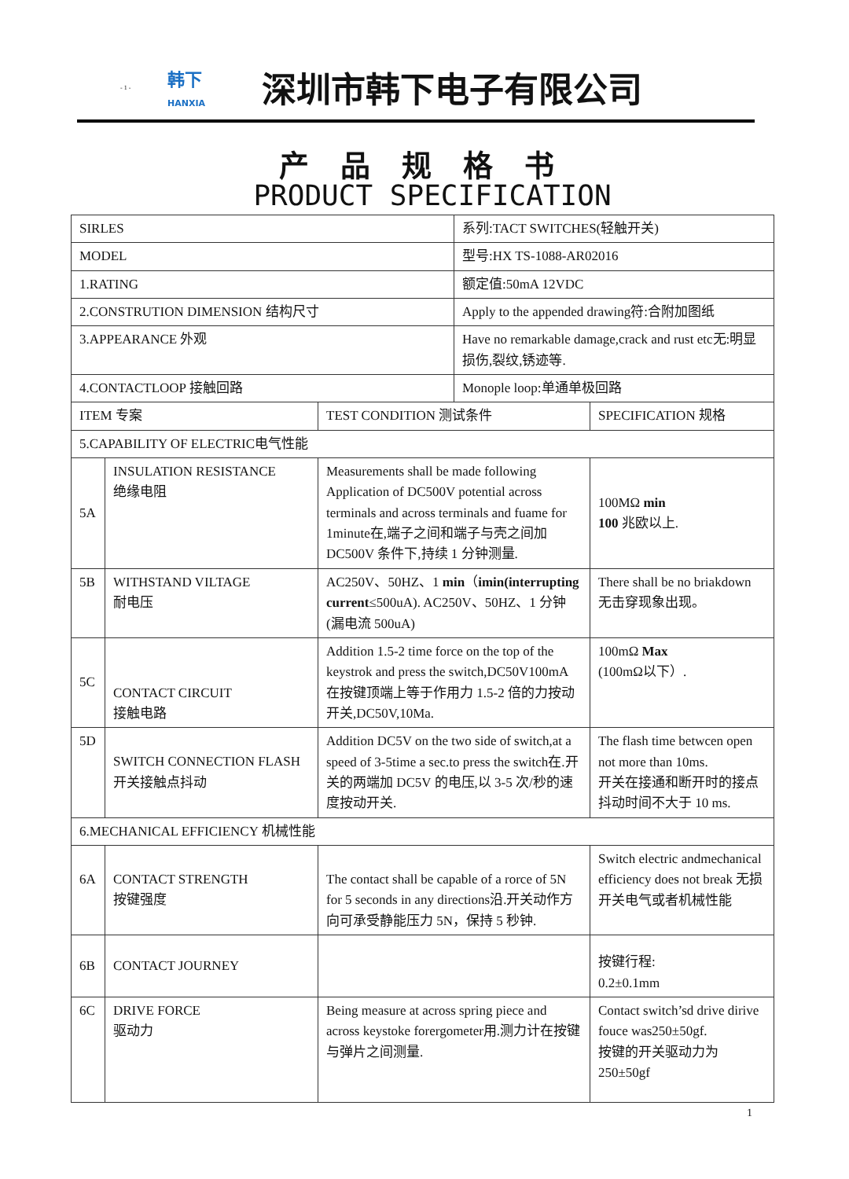- 1 - 韩下
HANXIA 深圳市韩下电子有限公司
产品规格书
PRODUCT SPECIFICATION
| SIRLES | | | 系列:TACT SWITCHES(轻触开关) | |
| MODEL | | | 型号:HX TS-1088-AR02016 | |
| 1.RATING | | | 额定值:50mA 12VDC | |
| 2.CONSTRUTION DIMENSION 结构尺寸 | | | Apply to the appended drawing符:合附加图纸 | |
| 3.APPEARANCE 外观 | | | Have no remarkable damage,crack and rust etc无:明显损伤,裂纹,锈迹等. | |
| 4.CONTACTLOOP 接触回路 | | | Monople loop:单通单极回路 | |
| ITEM 专案 | | TEST CONDITION 测试条件 | | SPECIFICATION 规格 |
| 5.CAPABILITY OF ELECTRIC电气性能 | | | | |
| 5A | INSULATION RESISTANCE 绝缘电阻 | Measurements shall be made following Application of DC500V potential across terminals and across terminals and fuame for 1minute在,端子之间和端子与壳之间加 DC500V 条件下,持续 1 分钟测量. | | 100MΩ min 100 兆欧以上. |
| 5B | WITHSTAND VILTAGE 耐电压 | AC250V、50HZ、1 min （ imin(interrupting current ≤500uA). AC250V、50HZ、1 分钟(漏电流 500uA) | | There shall be no briakdown 无击穿现象出现。 |
| 5C | CONTACT CIRCUIT 接触电路 | Addition 1.5-2 time force on the top of the keystrok and press the switch,DC50V100mA在按键顶端上等于作用力 1.5-2 倍的力按动开关,DC50V,10Ma. | | 100mΩ Max (100mΩ以下）. |
| 5D | SWITCH CONNECTION FLASH 开关接触点抖动 | Addition DC5V on the two side of switch,at a speed of 3-5time a sec.to press the switch在.开关的两端加 DC5V 的电压,以 3-5 次/秒的速度按动开关. | | The flash time betwcen open not more than 10ms. 开关在接通和断开时的接点抖动时间不大于 10 ms. |
| 6.MECHANICAL EFFICIENCY 机械性能 | | | | |
| 6A | CONTACT STRENGTH 按键强度 | The contact shall be capable of a rorce of 5N for 5 seconds in any directions沿.开关动作方向可承受静能压力 5N，保持 5 秒钟. | | Switch electric andmechanical efficiency does not break 无损开关电气或者机械性能 |
| 6B | CONTACT JOURNEY | | | 按键行程: 0.2±0.1mm |
| 6C | DRIVE FORCE 驱动力 | Being measure at across spring piece and across keystoke forergometer用.测力计在按键与弹片之间测量. | | Contact switch’sd drive dirive fouce was250±50gf. 按键的开关驱动力为250±50gf |
1